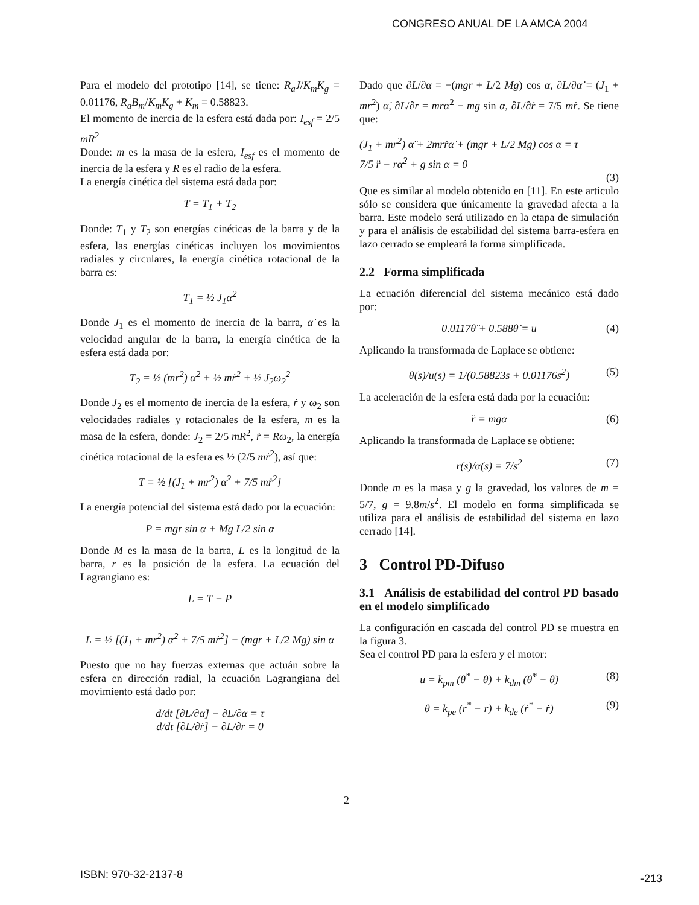CONGRESO ANUAL DE LA AMCA 2004
Para el modelo del prototipo [14], se tiene: R<sub>a</sub>J/K<sub>m</sub>K<sub>g</sub> = 0.01176, R<sub>a</sub>B<sub>m</sub>/K<sub>m</sub>K<sub>g</sub> + K<sub>m</sub> = 0.58823.
El momento de inercia de la esfera está dada por: I<sub>esf</sub> = 2/5 mR<sup>2</sup>
Donde: m es la masa de la esfera, I<sub>esf</sub> es el momento de inercia de la esfera y R es el radio de la esfera.
La energía cinética del sistema está dada por:
T = T<sub>1</sub> + T<sub>2</sub>
Donde: T<sub>1</sub> y T<sub>2</sub> son energías cinéticas de la barra y de la esfera, las energías cinéticas incluyen los movimientos radiales y circulares, la energía cinética rotacional de la barra es:
T<sub>1</sub> = ½ J<sub>1</sub>α̇<sup>2</sup>
Donde J<sub>1</sub> es el momento de inercia de la barra, α̇ es la velocidad angular de la barra, la energía cinética de la esfera está dada por:
T<sub>2</sub> = ½ (mr<sup>2</sup>) α̇<sup>2</sup> + ½ mṙ<sup>2</sup> + ½ J<sub>2</sub>ω<sub>2</sub><sup>2</sup>
Donde J<sub>2</sub> es el momento de inercia de la esfera, ṙ y ω<sub>2</sub> son velocidades radiales y rotacionales de la esfera, m es la masa de la esfera, donde: J<sub>2</sub> = 2/5 mR<sup>2</sup>, ṙ = Rω<sub>2</sub>, la energía cinética rotacional de la esfera es ½ (2/5 mṙ<sup>2</sup>), así que:
T = ½ [(J<sub>1</sub> + mr<sup>2</sup>) α̇<sup>2</sup> + 7/5 mṙ<sup>2</sup>]
La energía potencial del sistema está dado por la ecuación:
P = mgr sin α + Mg L/2 sin α
Donde M es la masa de la barra, L es la longitud de la barra, r es la posición de la esfera. La ecuación del Lagrangiano es:
L = T − P
L = ½ [(J<sub>1</sub> + mr<sup>2</sup>) α̇<sup>2</sup> + 7/5 mṙ<sup>2</sup>] − (mgr + L/2 Mg) sin α
Puesto que no hay fuerzas externas que actuán sobre la esfera en dirección radial, la ecuación Lagrangiana del movimiento está dado por:
d/dt [∂L/∂α̇] − ∂L/∂α = τ
d/dt [∂L/∂ṙ] − ∂L/∂r = 0
Dado que ∂L/∂α = −(mgr + L/2 Mg) cos α, ∂L/∂α̇ = (J<sub>1</sub> + mr<sup>2</sup>) α̇, ∂L/∂r = mrα̇<sup>2</sup> − mg sin α, ∂L/∂ṙ = 7/5 mṙ. Se tiene que:
(J<sub>1</sub> + mr<sup>2</sup>) α̈ + 2mrṙα̇ + (mgr + L/2 Mg) cos α = τ
7/5 r̈ − rα̇<sup>2</sup> + g sin α = 0
(3)
Que es similar al modelo obtenido en [11]. En este articulo sólo se considera que únicamente la gravedad afecta a la barra. Este modelo será utilizado en la etapa de simulación y para el análisis de estabilidad del sistema barra-esfera en lazo cerrado se empleará la forma simplificada.
2.2 Forma simplificada
La ecuación diferencial del sistema mecánico está dado por:
0.0117θ̈ + 0.588θ̇ = u (4)
Aplicando la transformada de Laplace se obtiene:
θ(s)/u(s) = 1/(0.58823s + 0.01176s<sup>2</sup>) (5)
La aceleración de la esfera está dada por la ecuación:
r̈ = mgα (6)
Aplicando la transformada de Laplace se obtiene:
r(s)/α(s) = 7/s<sup>2</sup> (7)
Donde m es la masa y g la gravedad, los valores de m = 5/7, g = 9.8m/s<sup>2</sup>. El modelo en forma simplificada se utiliza para el análisis de estabilidad del sistema en lazo cerrado [14].
3 Control PD-Difuso
3.1 Análisis de estabilidad del control PD basado en el modelo simplificado
La configuración en cascada del control PD se muestra en la figura 3.
Sea el control PD para la esfera y el motor:
u = k<sub>pm</sub> (θ<sup>*</sup> − θ) + k<sub>dm</sub> (θ̇<sup>*</sup> − θ̇) (8)
θ = k<sub>pe</sub> (r<sup>*</sup> − r) + k<sub>de</sub> (ṙ<sup>*</sup> − ṙ) (9)
2
ISBN: 970-32-2137-8 -213